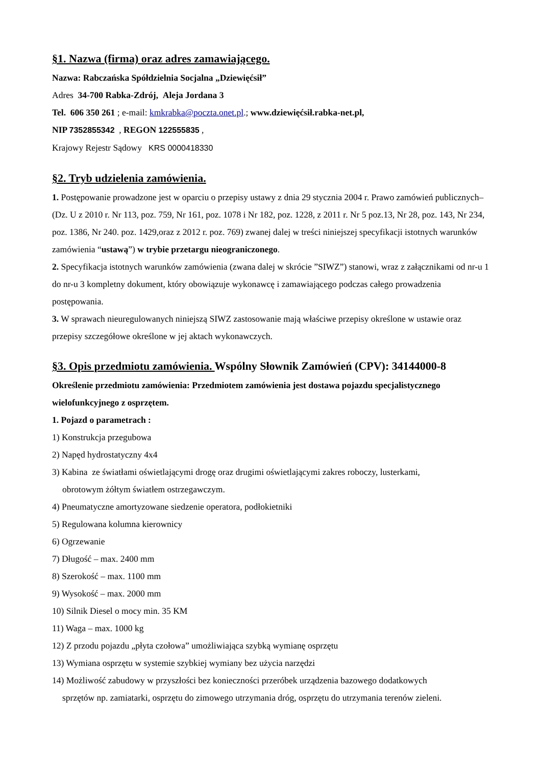§1. Nazwa (firma) oraz adres zamawiającego.
Nazwa: Rabczańska Spółdzielnia Socjalna „Dziewięćsił”
Adres 34-700 Rabka-Zdrój, Aleja Jordana 3
Tel. 606 350 261 ; e-mail: kmkrabka@poczta.onet.pl.; www.dziewięćsił.rabka-net.pl,
NIP 7352855342 , REGON 122555835 ,
Krajowy Rejestr Sądowy KRS 0000418330
§2. Tryb udzielenia zamówienia.
1. Postępowanie prowadzone jest w oparciu o przepisy ustawy z dnia 29 stycznia 2004 r. Prawo zamówień publicznych– (Dz. U z 2010 r. Nr 113, poz. 759, Nr 161, poz. 1078 i Nr 182, poz. 1228, z 2011 r. Nr 5 poz.13, Nr 28, poz. 143, Nr 234, poz. 1386, Nr 240. poz. 1429,oraz z 2012 r. poz. 769) zwanej dalej w treści niniejszej specyfikacji istotnych warunków zamówienia “ustawą”) w trybie przetargu nieograniczonego.
2. Specyfikacja istotnych warunków zamówienia (zwana dalej w skrócie ”SIWZ”) stanowi, wraz z załącznikami od nr-u 1 do nr-u 3 kompletny dokument, który obowiązuje wykonawcę i zamawiającego podczas całego prowadzenia postępowania.
3. W sprawach nieuregulowanych niniejszą SIWZ zastosowanie mają właściwe przepisy określone w ustawie oraz przepisy szczegółowe określone w jej aktach wykonawczych.
§3. Opis przedmiotu zamówienia. Wspólny Słownik Zamówień (CPV): 34144000-8
Określenie przedmiotu zamówienia: Przedmiotem zamówienia jest dostawa pojazdu specjalistycznego wielofunkcyjnego z osprzętem.
1. Pojazd o parametrach :
1) Konstrukcja przegubowa
2) Napęd hydrostatyczny 4x4
3) Kabina ze światłami oświetlającymi drogę oraz drugimi oświetlającymi zakres roboczy, lusterkami,
obrotowym żółtym światłem ostrzegawczym.
4) Pneumatyczne amortyzowane siedzenie operatora, podłokietniki
5) Regulowana kolumna kierownicy
6) Ogrzewanie
7) Długość – max. 2400 mm
8) Szerokość – max. 1100 mm
9) Wysokość – max. 2000 mm
10) Silnik Diesel o mocy min. 35 KM
11) Waga – max. 1000 kg
12) Z przodu pojazdu „płyta czołowa” umożliwiająca szybką wymianę osprzętu
13) Wymiana osprzętu w systemie szybkiej wymiany bez użycia narzędzi
14) Możliwość zabudowy w przyszłości bez konieczności przeróbek urządzenia bazowego dodatkowych
sprzętów np. zamiatarki, osprzętu do zimowego utrzymania dróg, osprzętu do utrzymania terenów zieleni.